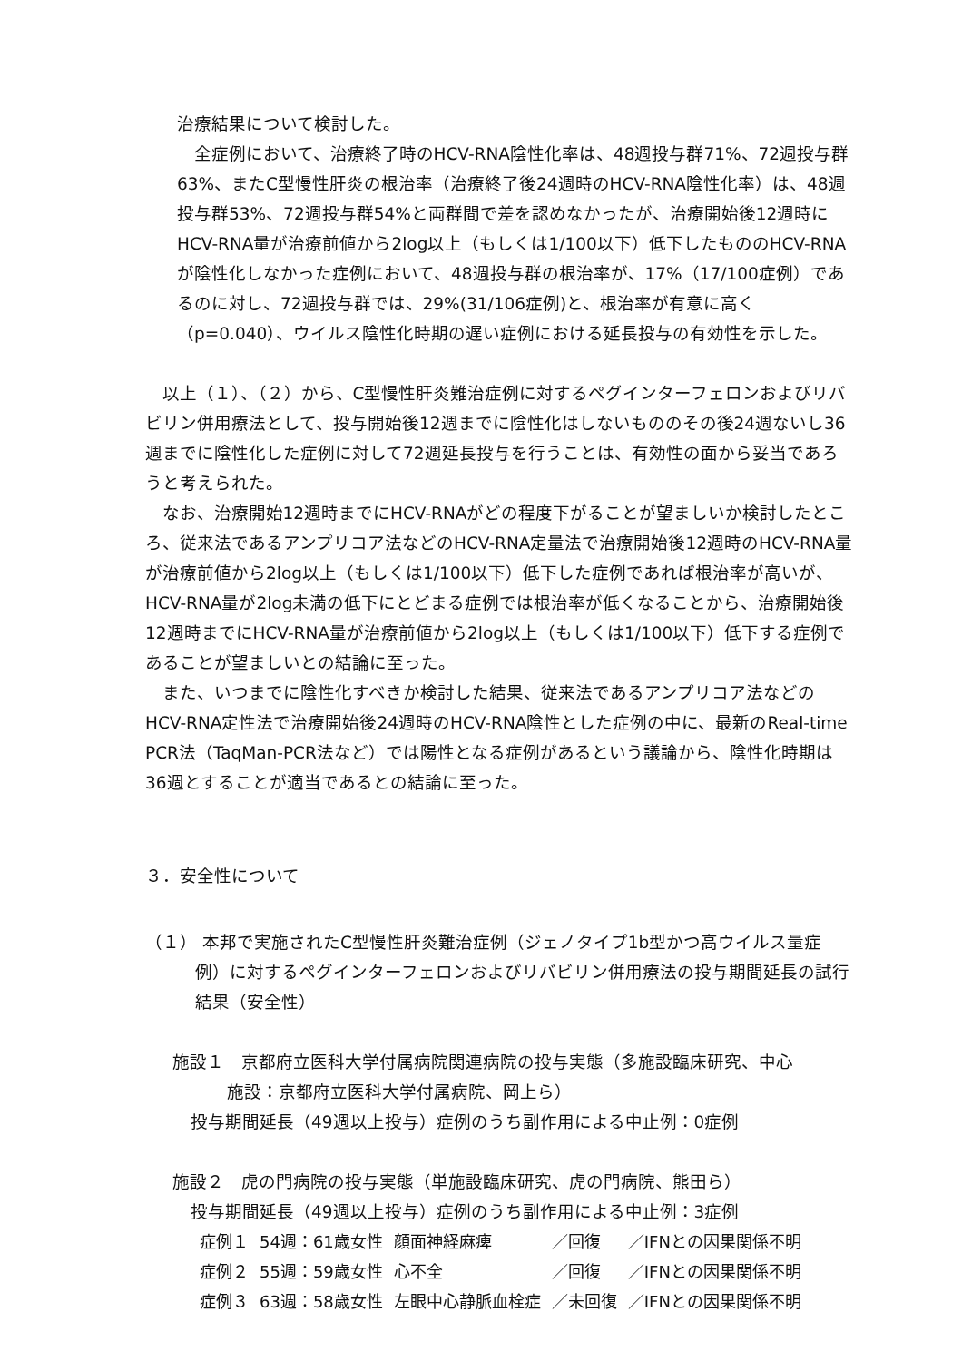治療結果について検討した。
全症例において、治療終了時のHCV-RNA陰性化率は、48週投与群71%、72週投与群63%、またC型慢性肝炎の根治率（治療終了後24週時のHCV-RNA陰性化率）は、48週投与群53%、72週投与群54%と両群間で差を認めなかったが、治療開始後12週時にHCV-RNA量が治療前値から2log以上（もしくは1/100以下）低下したもののHCV-RNAが陰性化しなかった症例において、48週投与群の根治率が、17%（17/100症例）であるのに対し、72週投与群では、29%(31/106症例)と、根治率が有意に高く（p=0.040）、ウイルス陰性化時期の遅い症例における延長投与の有効性を示した。
以上（１）、（２）から、C型慢性肝炎難治症例に対するペグインターフェロンおよびリバビリン併用療法として、投与開始後12週までに陰性化はしないもののその後24週ないし36週までに陰性化した症例に対して72週延長投与を行うことは、有効性の面から妥当であろうと考えられた。
なお、治療開始12週時までにHCV-RNAがどの程度下がることが望ましいか検討したところ、従来法であるアンプリコア法などのHCV-RNA定量法で治療開始後12週時のHCV-RNA量が治療前値から2log以上（もしくは1/100以下）低下した症例であれば根治率が高いが、HCV-RNA量が2log未満の低下にとどまる症例では根治率が低くなることから、治療開始後12週時までにHCV-RNA量が治療前値から2log以上（もしくは1/100以下）低下する症例であることが望ましいとの結論に至った。
また、いつまでに陰性化すべきか検討した結果、従来法であるアンプリコア法などのHCV-RNA定性法で治療開始後24週時のHCV-RNA陰性とした症例の中に、最新のReal-time PCR法（TaqMan-PCR法など）では陽性となる症例があるという議論から、陰性化時期は36週とすることが適当であるとの結論に至った。
３．安全性について
（１） 本邦で実施されたC型慢性肝炎難治症例（ジェノタイプ1b型かつ高ウイルス量症例）に対するペグインターフェロンおよびリバビリン併用療法の投与期間延長の試行結果（安全性）
施設１　京都府立医科大学付属病院関連病院の投与実態（多施設臨床研究、中心
施設：京都府立医科大学付属病院、岡上ら）
投与期間延長（49週以上投与）症例のうち副作用による中止例：0症例
施設２　虎の門病院の投与実態（単施設臨床研究、虎の門病院、熊田ら）
投与期間延長（49週以上投与）症例のうち副作用による中止例：3症例
| 症例１ | 54週：61歳女性 | 顔面神経麻痺 | ／回復 | ／IFNとの因果関係不明 |
| 症例２ | 55週：59歳女性 | 心不全 | ／回復 | ／IFNとの因果関係不明 |
| 症例３ | 63週：58歳女性 | 左眼中心静脈血栓症 | ／未回復 | ／IFNとの因果関係不明 |